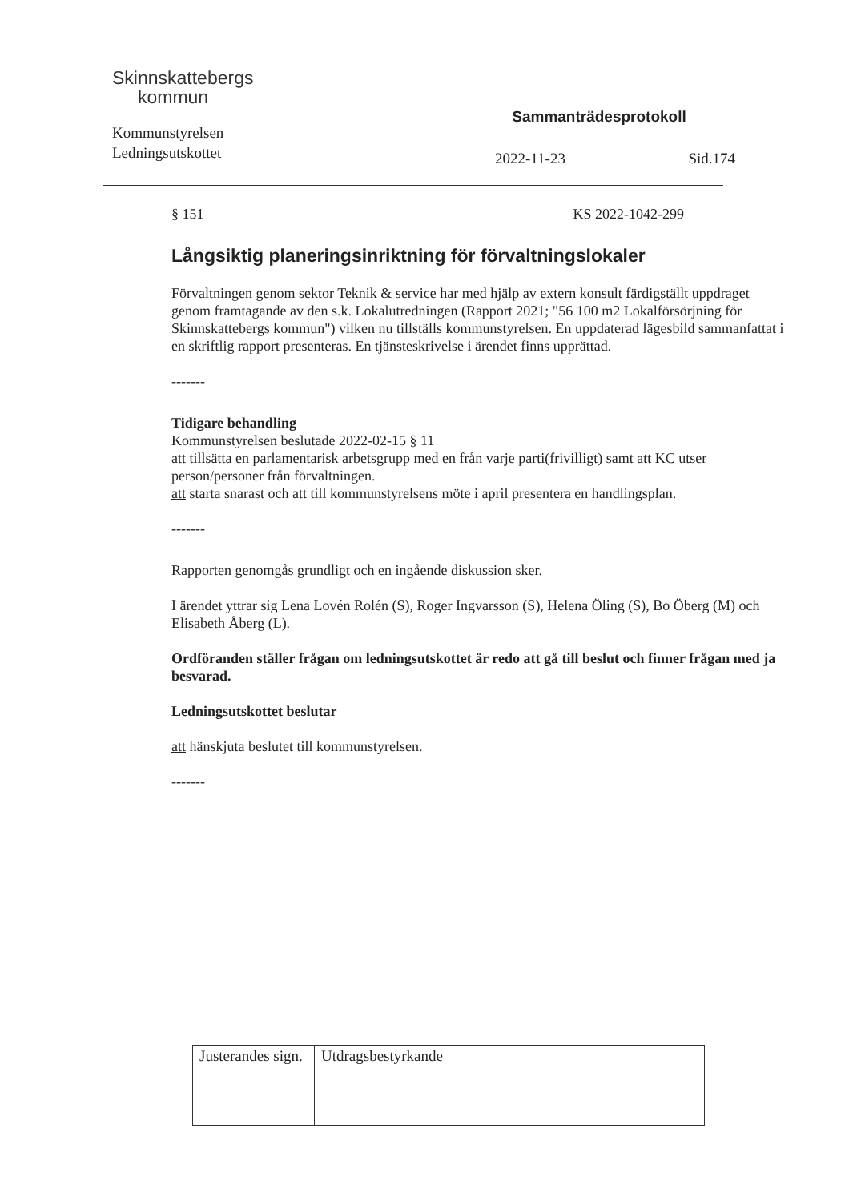Skinnskattebergs
kommun
Kommunstyrelsen
Ledningsutskottet
Sammanträdesprotokoll
2022-11-23 Sid.174
§ 151 KS 2022-1042-299
Långsiktig planeringsinriktning för förvaltningslokaler
Förvaltningen genom sektor Teknik & service har med hjälp av extern konsult färdigställt uppdraget genom framtagande av den s.k. Lokalutredningen (Rapport 2021; "56 100 m2 Lokalförsörjning för Skinnskattebergs kommun") vilken nu tillställs kommunstyrelsen. En uppdaterad lägesbild sammanfattat i en skriftlig rapport presenteras. En tjänsteskrivelse i ärendet finns upprättad.
-------
Tidigare behandling
Kommunstyrelsen beslutade 2022-02-15 § 11
att tillsätta en parlamentarisk arbetsgrupp med en från varje parti(frivilligt) samt att KC utser person/personer från förvaltningen.
att starta snarast och att till kommunstyrelsens möte i april presentera en handlingsplan.
-------
Rapporten genomgås grundligt och en ingående diskussion sker.
I ärendet yttrar sig Lena Lovén Rolén (S), Roger Ingvarsson (S), Helena Öling (S), Bo Öberg (M) och Elisabeth Åberg (L).
Ordföranden ställer frågan om ledningsutskottet är redo att gå till beslut och finner frågan med ja besvarad.
Ledningsutskottet beslutar
att hänskjuta beslutet till kommunstyrelsen.
-------
| Justerandes sign. | Utdragsbestyrkande |